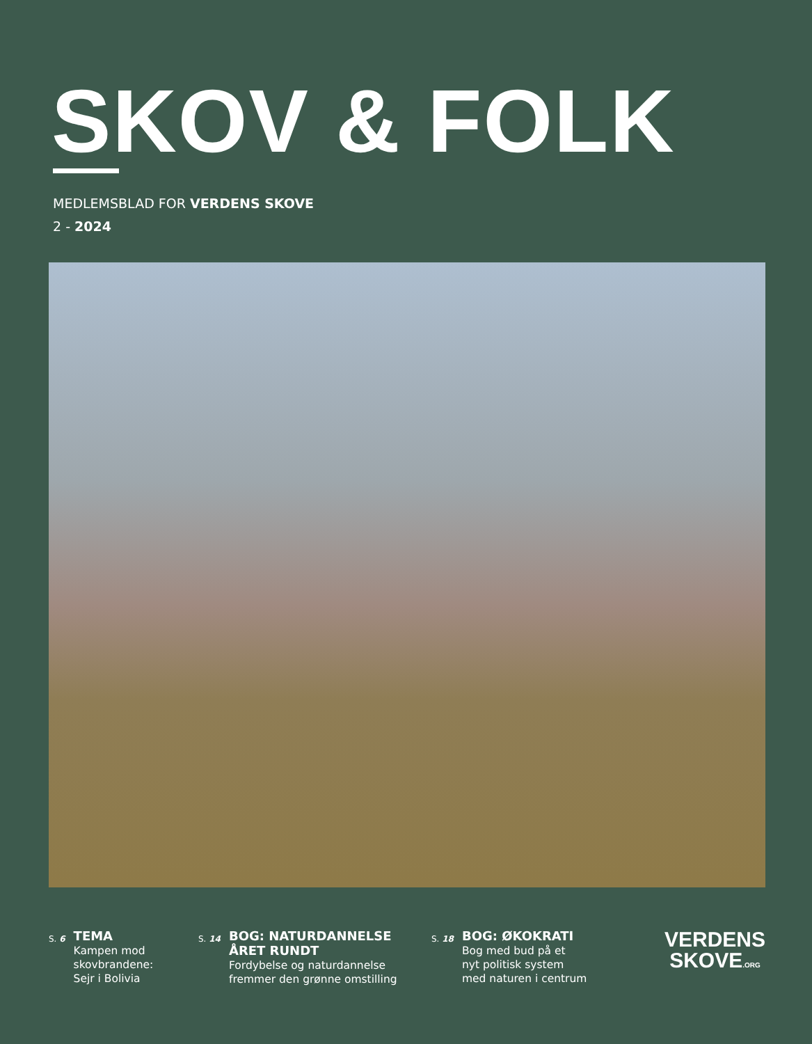SKOV & FOLK
MEDLEMSBLAD FOR VERDENS SKOVE
2 - 2024
S. 6
TEMA
Kampen mod
skovbrandene:
Sejr i Bolivia
S. 14
BOG: NATURDANNELSE
ÅRET RUNDT
Fordybelse og naturdannelse
fremmer den grønne omstilling
S. 18
BOG: ØKOKRATI
Bog med bud på et
nyt politisk system
med naturen i centrum
VERDENS
SKOVE.ORG